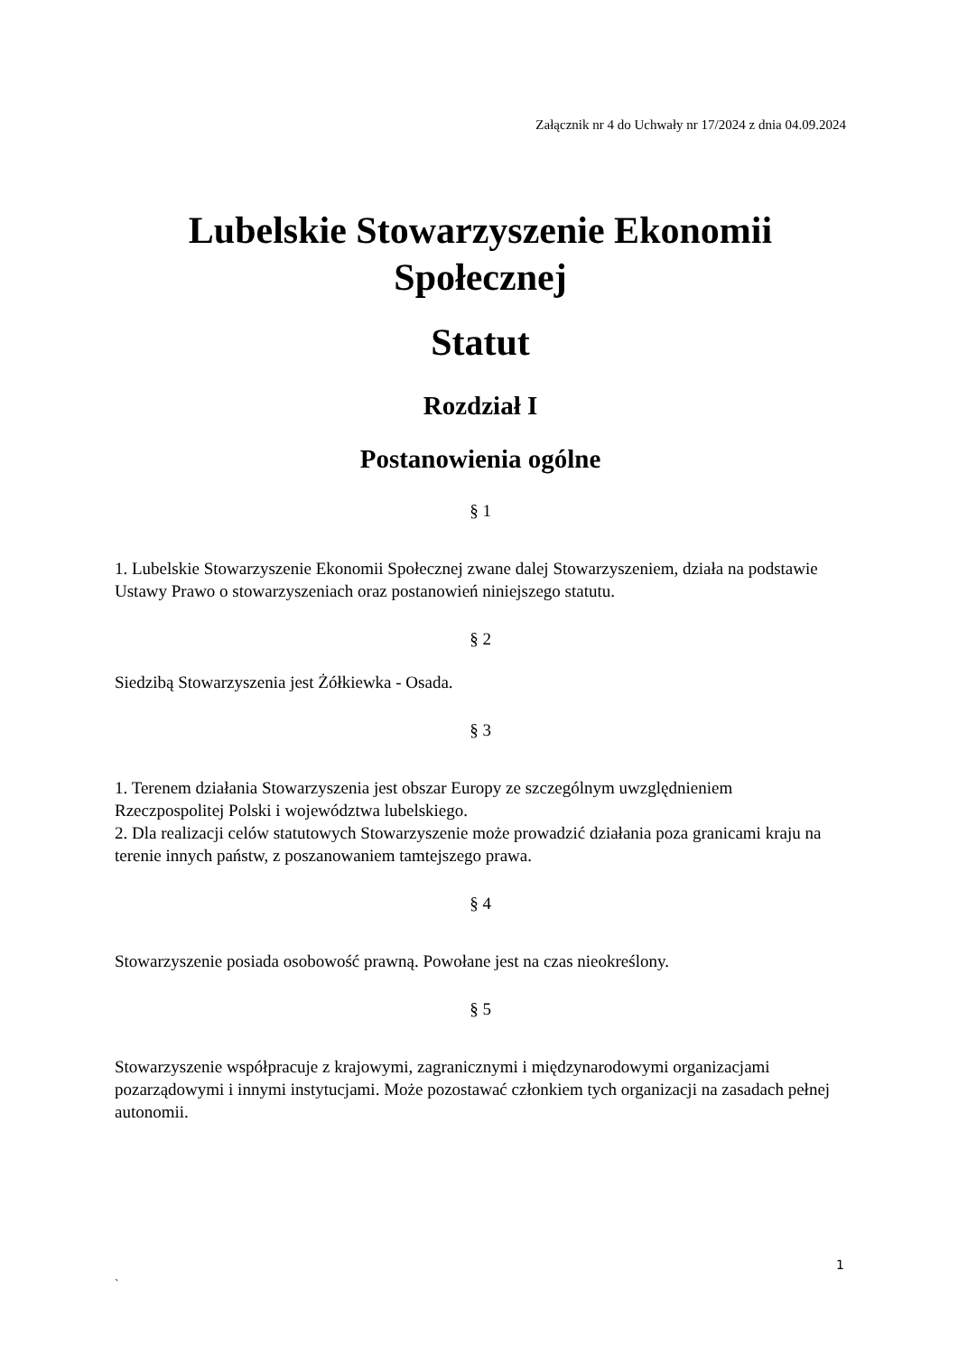Załącznik nr 4 do Uchwały nr 17/2024 z dnia 04.09.2024
Lubelskie Stowarzyszenie Ekonomii Społecznej
Statut
Rozdział I
Postanowienia ogólne
§ 1
1. Lubelskie Stowarzyszenie Ekonomii Społecznej zwane dalej Stowarzyszeniem, działa na podstawie Ustawy Prawo o stowarzyszeniach oraz postanowień niniejszego statutu.
§ 2
Siedzibą Stowarzyszenia jest Żółkiewka - Osada.
§ 3
1. Terenem działania Stowarzyszenia jest obszar Europy ze szczególnym uwzględnieniem Rzeczpospolitej Polski i województwa lubelskiego.
2. Dla realizacji celów statutowych Stowarzyszenie może prowadzić działania poza granicami kraju na terenie innych państw, z poszanowaniem tamtejszego prawa.
§ 4
Stowarzyszenie posiada osobowość prawną. Powołane jest na czas nieokreślony.
§ 5
Stowarzyszenie współpracuje z krajowymi, zagranicznymi i międzynarodowymi organizacjami pozarządowymi i innymi instytucjami. Może pozostawać członkiem tych organizacji na zasadach pełnej autonomii.
1
`